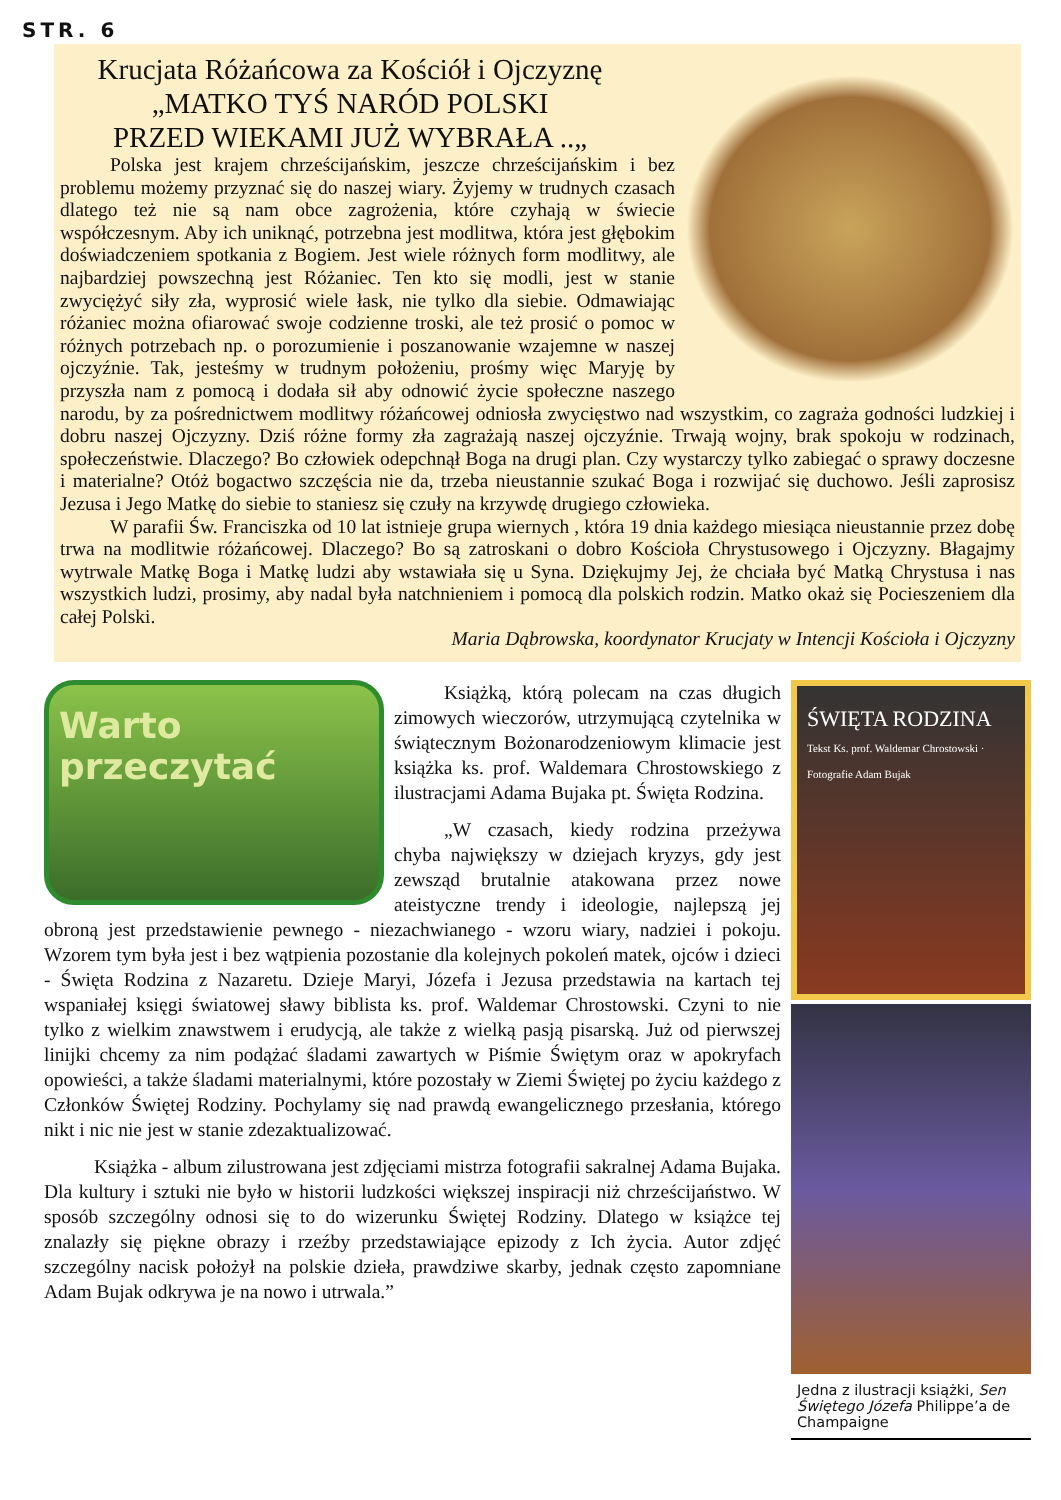STR. 6
Krucjata Różańcowa za Kościół i Ojczyznę
„MATKO TYŚ NARÓD POLSKI
PRZED WIEKAMI JUŻ WYBRAŁA ..„
Polska jest krajem chrześcijańskim, jeszcze chrześcijańskim i bez problemu możemy przyznać się do naszej wiary. Żyjemy w trudnych czasach dlatego też nie są nam obce zagrożenia, które czyhają w świecie współczesnym. Aby ich uniknąć, potrzebna jest modlitwa, która jest głębokim doświadczeniem spotkania z Bogiem. Jest wiele różnych form modlitwy, ale najbardziej powszechną jest Różaniec. Ten kto się modli, jest w stanie zwyciężyć siły zła, wyprosić wiele łask, nie tylko dla siebie. Odmawiając różaniec można ofiarować swoje codzienne troski, ale też prosić o pomoc w różnych potrzebach np. o porozumienie i poszanowanie wzajemne w naszej ojczyźnie. Tak, jesteśmy w trudnym położeniu, prośmy więc Maryję by przyszła nam z pomocą i dodała sił aby odnowić życie społeczne naszego narodu, by za pośrednictwem modlitwy różańcowej odniosła zwycięstwo nad wszystkim, co zagraża godności ludzkiej i dobru naszej Ojczyzny. Dziś różne formy zła zagrażają naszej ojczyźnie. Trwają wojny, brak spokoju w rodzinach, społeczeństwie. Dlaczego? Bo człowiek odepchnął Boga na drugi plan. Czy wystarczy tylko zabiegać o sprawy doczesne i materialne? Otóż bogactwo szczęścia nie da, trzeba nieustannie szukać Boga i rozwijać się duchowo. Jeśli zaprosisz Jezusa i Jego Matkę do siebie to staniesz się czuły na krzywdę drugiego człowieka.
W parafii Św. Franciszka od 10 lat istnieje grupa wiernych , która 19 dnia każdego miesiąca nieustannie przez dobę trwa na modlitwie różańcowej. Dlaczego? Bo są zatroskani o dobro Kościoła Chrystusowego i Ojczyzny. Błagajmy wytrwale Matkę Boga i Matkę ludzi aby wstawiała się u Syna. Dziękujmy Jej, że chciała być Matką Chrystusa i nas wszystkich ludzi, prosimy, aby nadal była natchnieniem i pomocą dla polskich rodzin. Matko okaż się Pocieszeniem dla całej Polski.
Maria Dąbrowska, koordynator Krucjaty w Intencji Kościoła i Ojczyzny
ŚWIĘTA RODZINA
Tekst Ks. prof. Waldemar Chrostowski · Fotografie Adam Bujak
Jedna z ilustracji książki, Sen Świętego Józefa Philippe’a de Champaigne
Warto przeczytać
Książką, którą polecam na czas długich zimowych wieczorów, utrzymującą czytelnika w świątecznym Bożonarodzeniowym klimacie jest książka ks. prof. Waldemara Chrostowskiego z ilustracjami Adama Bujaka pt. Święta Rodzina.
„W czasach, kiedy rodzina przeżywa chyba największy w dziejach kryzys, gdy jest zewsząd brutalnie atakowana przez nowe ateistyczne trendy i ideologie, najlepszą jej obroną jest przedstawienie pewnego - niezachwianego - wzoru wiary, nadziei i pokoju. Wzorem tym była jest i bez wątpienia pozostanie dla kolejnych pokoleń matek, ojców i dzieci - Święta Rodzina z Nazaretu. Dzieje Maryi, Józefa i Jezusa przedstawia na kartach tej wspaniałej księgi światowej sławy biblista ks. prof. Waldemar Chrostowski. Czyni to nie tylko z wielkim znawstwem i erudycją, ale także z wielką pasją pisarską. Już od pierwszej linijki chcemy za nim podążać śladami zawartych w Piśmie Świętym oraz w apokryfach opowieści, a także śladami materialnymi, które pozostały w Ziemi Świętej po życiu każdego z Członków Świętej Rodziny. Pochylamy się nad prawdą ewangelicznego przesłania, którego nikt i nic nie jest w stanie zdezaktualizować.
Książka - album zilustrowana jest zdjęciami mistrza fotografii sakralnej Adama Bujaka. Dla kultury i sztuki nie było w historii ludzkości większej inspiracji niż chrześcijaństwo. W sposób szczególny odnosi się to do wizerunku Świętej Rodziny. Dlatego w książce tej znalazły się piękne obrazy i rzeźby przedstawiające epizody z Ich życia. Autor zdjęć szczególny nacisk położył na polskie dzieła, prawdziwe skarby, jednak często zapomniane Adam Bujak odkrywa je na nowo i utrwala.”